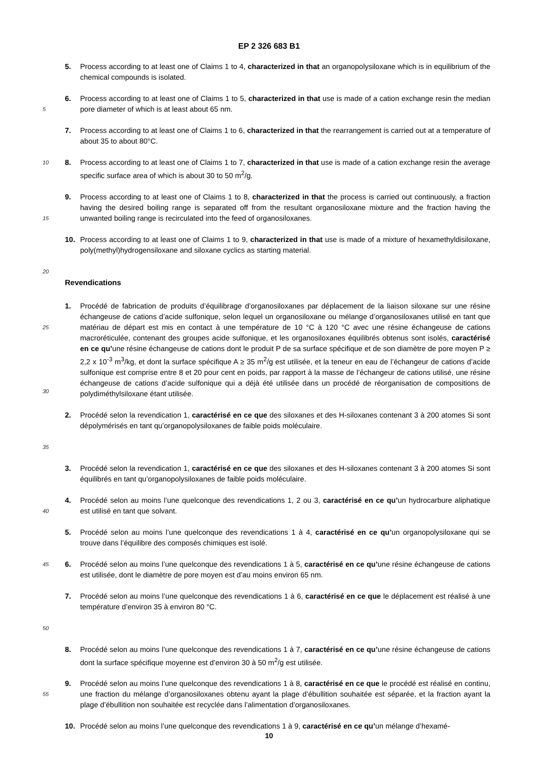EP 2 326 683 B1
5. Process according to at least one of Claims 1 to 4, characterized in that an organopolysiloxane which is in equilibrium of the chemical compounds is isolated.
5
6. Process according to at least one of Claims 1 to 5, characterized in that use is made of a cation exchange resin the median pore diameter of which is at least about 65 nm.
7. Process according to at least one of Claims 1 to 6, characterized in that the rearrangement is carried out at a temperature of about 35 to about 80°C.
10
8. Process according to at least one of Claims 1 to 7, characterized in that use is made of a cation exchange resin the average specific surface area of which is about 30 to 50 m<sup>2</sup>/g.
15
9. Process according to at least one of Claims 1 to 8, characterized in that the process is carried out continuously, a fraction having the desired boiling range is separated off from the resultant organosiloxane mixture and the fraction having the unwanted boiling range is recirculated into the feed of organosiloxanes.
10. Process according to at least one of Claims 1 to 9, characterized in that use is made of a mixture of hexamethyldisiloxane, poly(methyl)hydrogensiloxane and siloxane cyclics as starting material.
20
Revendications
25
30
1. Procédé de fabrication de produits d’équilibrage d’organosiloxanes par déplacement de la liaison siloxane sur une résine échangeuse de cations d’acide sulfonique, selon lequel un organosiloxane ou mélange d’organosiloxanes utilisé en tant que matériau de départ est mis en contact à une température de 10 °C à 120 °C avec une résine échangeuse de cations macroréticulée, contenant des groupes acide sulfonique, et les organosiloxanes équilibrés obtenus sont isolés, caractérisé en ce qu’une résine échangeuse de cations dont le produit P de sa surface spécifique et de son diamètre de pore moyen P ≥ 2,2 x 10<sup>-3</sup> m<sup>3</sup>/kg, et dont la surface spécifique A ≥ 35 m<sup>2</sup>/g est utilisée, et la teneur en eau de l’échangeur de cations d’acide sulfonique est comprise entre 8 et 20 pour cent en poids, par rapport à la masse de l’échangeur de cations utilisé, une résine échangeuse de cations d’acide sulfonique qui a déjà été utilisée dans un procédé de réorganisation de compositions de polydiméthylsiloxane étant utilisée.
35
2. Procédé selon la revendication 1, caractérisé en ce que des siloxanes et des H-siloxanes contenant 3 à 200 atomes Si sont dépolymérisés en tant qu’organopolysiloxanes de faible poids moléculaire.
3. Procédé selon la revendication 1, caractérisé en ce que des siloxanes et des H-siloxanes contenant 3 à 200 atomes Si sont équilibrés en tant qu’organopolysiloxanes de faible poids moléculaire.
40
4. Procédé selon au moins l’une quelconque des revendications 1, 2 ou 3, caractérisé en ce qu’un hydrocarbure aliphatique est utilisé en tant que solvant.
5. Procédé selon au moins l’une quelconque des revendications 1 à 4, caractérisé en ce qu’un organopolysiloxane qui se trouve dans l’équilibre des composés chimiques est isolé.
45
6. Procédé selon au moins l’une quelconque des revendications 1 à 5, caractérisé en ce qu’une résine échangeuse de cations est utilisée, dont le diamètre de pore moyen est d’au moins environ 65 nm.
50
7. Procédé selon au moins l’une quelconque des revendications 1 à 6, caractérisé en ce que le déplacement est réalisé à une température d’environ 35 à environ 80 °C.
8. Procédé selon au moins l’une quelconque des revendications 1 à 7, caractérisé en ce qu’une résine échangeuse de cations dont la surface spécifique moyenne est d’environ 30 à 50 m<sup>2</sup>/g est utilisée.
55
9. Procédé selon au moins l’une quelconque des revendications 1 à 8, caractérisé en ce que le procédé est réalisé en continu, une fraction du mélange d’organosiloxanes obtenu ayant la plage d’ébullition souhaitée est séparée, et la fraction ayant la plage d’ébullition non souhaitée est recyclée dans l’alimentation d’organosiloxanes.
10. Procédé selon au moins l’une quelconque des revendications 1 à 9, caractérisé en ce qu’un mélange d’hexamé-
10